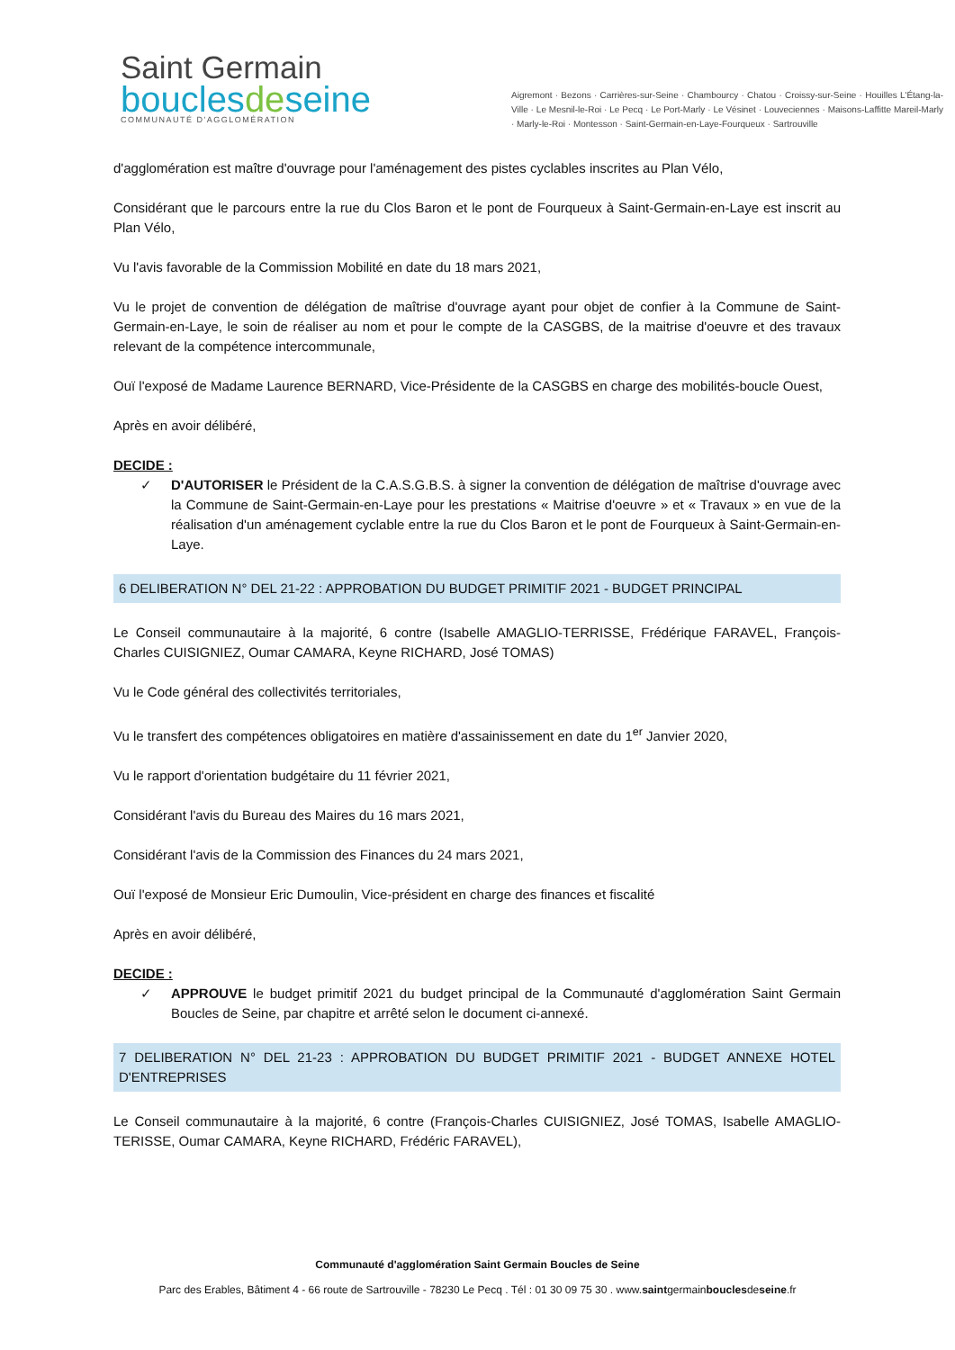Saint Germain
bouclesdeseine
COMMUNAUTÉ D'AGGLOMÉRATION
Aigremont · Bezons · Carrières-sur-Seine · Chambourcy · Chatou · Croissy-sur-Seine · Houilles L'Étang-la-Ville · Le Mesnil-le-Roi · Le Pecq · Le Port-Marly · Le Vésinet · Louveciennes · Maisons-Laffitte Mareil-Marly · Marly-le-Roi · Montesson · Saint-Germain-en-Laye-Fourqueux · Sartrouville
d'agglomération est maître d'ouvrage pour l'aménagement des pistes cyclables inscrites au Plan Vélo,
Considérant que le parcours entre la rue du Clos Baron et le pont de Fourqueux à Saint-Germain-en-Laye est inscrit au Plan Vélo,
Vu l'avis favorable de la Commission Mobilité en date du 18 mars 2021,
Vu le projet de convention de délégation de maîtrise d'ouvrage ayant pour objet de confier à la Commune de Saint-Germain-en-Laye, le soin de réaliser au nom et pour le compte de la CASGBS, de la maitrise d'oeuvre et des travaux relevant de la compétence intercommunale,
Ouï l'exposé de Madame Laurence BERNARD, Vice-Présidente de la CASGBS en charge des mobilités-boucle Ouest,
Après en avoir délibéré,
DECIDE :
✓ D'AUTORISER le Président de la C.A.S.G.B.S. à signer la convention de délégation de maîtrise d'ouvrage avec la Commune de Saint-Germain-en-Laye pour les prestations « Maitrise d'oeuvre » et « Travaux » en vue de la réalisation d'un aménagement cyclable entre la rue du Clos Baron et le pont de Fourqueux à Saint-Germain-en-Laye.
6 DELIBERATION N° DEL 21-22 : APPROBATION DU BUDGET PRIMITIF 2021 - BUDGET PRINCIPAL
Le Conseil communautaire à la majorité, 6 contre (Isabelle AMAGLIO-TERRISSE, Frédérique FARAVEL, François-Charles CUISIGNIEZ, Oumar CAMARA, Keyne RICHARD, José TOMAS)
Vu le Code général des collectivités territoriales,
Vu le transfert des compétences obligatoires en matière d'assainissement en date du 1<sup>er</sup> Janvier 2020,
Vu le rapport d'orientation budgétaire du 11 février 2021,
Considérant l'avis du Bureau des Maires du 16 mars 2021,
Considérant l'avis de la Commission des Finances du 24 mars 2021,
Ouï l'exposé de Monsieur Eric Dumoulin, Vice-président en charge des finances et fiscalité
Après en avoir délibéré,
DECIDE :
✓ APPROUVE le budget primitif 2021 du budget principal de la Communauté d'agglomération Saint Germain Boucles de Seine, par chapitre et arrêté selon le document ci-annexé.
7 DELIBERATION N° DEL 21-23 : APPROBATION DU BUDGET PRIMITIF 2021 - BUDGET ANNEXE HOTEL D'ENTREPRISES
Le Conseil communautaire à la majorité, 6 contre (François-Charles CUISIGNIEZ, José TOMAS, Isabelle AMAGLIO-TERISSE, Oumar CAMARA, Keyne RICHARD, Frédéric FARAVEL),
Communauté d'agglomération Saint Germain Boucles de Seine
Parc des Erables, Bâtiment 4 - 66 route de Sartrouville - 78230 Le Pecq . Tél : 01 30 09 75 30 . www.saintgermainbouclesdeseine.fr